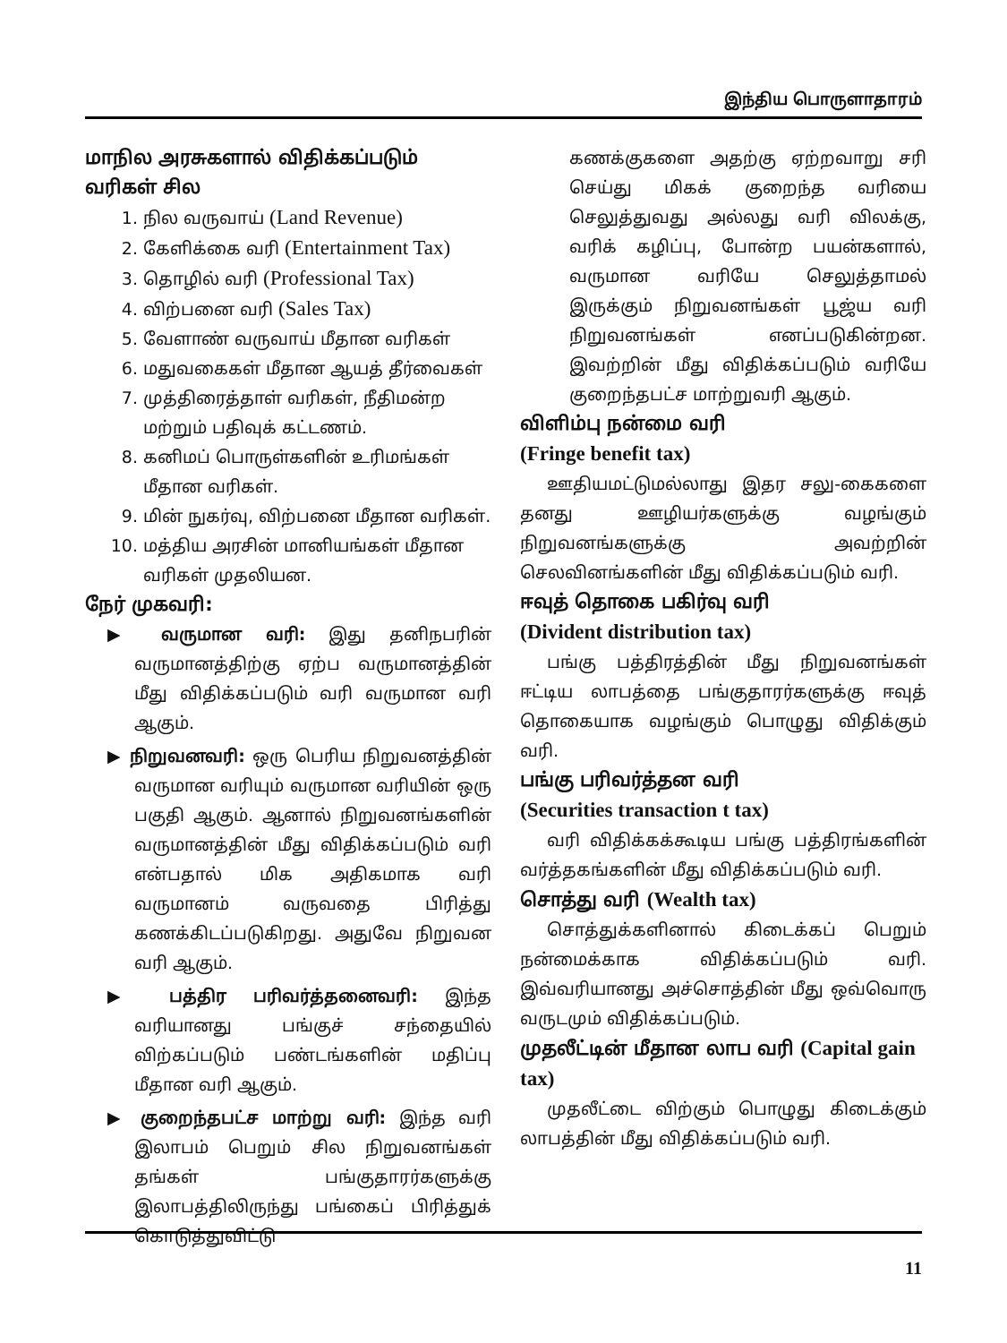இந்திய பொருளாதாரம்
மாநில அரசுகளால் விதிக்கப்படும் வரிகள் சில
1. நில வருவாய் (Land Revenue)
2. கேளிக்கை வரி (Entertainment Tax)
3. தொழில் வரி (Professional Tax)
4. விற்பனை வரி (Sales Tax)
5. வேளாண் வருவாய் மீதான வரிகள்
6. மதுவகைகள் மீதான ஆயத் தீர்வைகள்
7. முத்திரைத்தாள் வரிகள், நீதிமன்ற மற்றும் பதிவுக் கட்டணம்.
8. கனிமப் பொருள்களின் உரிமங்கள் மீதான வரிகள்.
9. மின் நுகர்வு, விற்பனை மீதான வரிகள்.
10. மத்திய அரசின் மானியங்கள் மீதான வரிகள் முதலியன.
நேர் முகவரி:
▶ வருமான வரி: இது தனிநபரின் வருமானத்திற்கு ஏற்ப வருமானத்தின் மீது விதிக்கப்படும் வரி வருமான வரி ஆகும்.
▶ நிறுவனவரி: ஒரு பெரிய நிறுவனத்தின் வருமான வரியும் வருமான வரியின் ஒரு பகுதி ஆகும். ஆனால் நிறுவனங்களின் வருமானத்தின் மீது விதிக்கப்படும் வரி என்பதால் மிக அதிகமாக வரி வருமானம் வருவதை பிரித்து கணக்கிடப்படுகிறது. அதுவே நிறுவன வரி ஆகும்.
▶ பத்திர பரிவர்த்தனைவரி: இந்த வரியானது பங்குச் சந்தையில் விற்கப்படும் பண்டங்களின் மதிப்பு மீதான வரி ஆகும்.
▶ குறைந்தபட்ச மாற்று வரி: இந்த வரி இலாபம் பெறும் சில நிறுவனங்கள் தங்கள் பங்குதாரர்களுக்கு இலாபத்திலிருந்து பங்கைப் பிரித்துக் கொடுத்துவிட்டு
கணக்குகளை அதற்கு ஏற்றவாறு சரி செய்து மிகக் குறைந்த வரியை செலுத்துவது அல்லது வரி விலக்கு, வரிக் கழிப்பு, போன்ற பயன்களால், வருமான வரியே செலுத்தாமல் இருக்கும் நிறுவனங்கள் பூஜ்ய வரி நிறுவனங்கள் எனப்படுகின்றன. இவற்றின் மீது விதிக்கப்படும் வரியே குறைந்தபட்ச மாற்றுவரி ஆகும்.
விளிம்பு நன்மை வரி
(Fringe benefit tax)
ஊதியமட்டுமல்லாது இதர சலு-கைகளை தனது ஊழியர்களுக்கு வழங்கும் நிறுவனங்களுக்கு அவற்றின் செலவினங்களின் மீது விதிக்கப்படும் வரி.
ஈவுத் தொகை பகிர்வு வரி
(Divident distribution tax)
பங்கு பத்திரத்தின் மீது நிறுவனங்கள் ஈட்டிய லாபத்தை பங்குதாரர்களுக்கு ஈவுத் தொகையாக வழங்கும் பொழுது விதிக்கும் வரி.
பங்கு பரிவர்த்தன வரி
(Securities transaction t tax)
வரி விதிக்கக்கூடிய பங்கு பத்திரங்களின் வர்த்தகங்களின் மீது விதிக்கப்படும் வரி.
சொத்து வரி (Wealth tax)
சொத்துக்களினால் கிடைக்கப் பெறும் நன்மைக்காக விதிக்கப்படும் வரி. இவ்வரியானது அச்சொத்தின் மீது ஒவ்வொரு வருடமும் விதிக்கப்படும்.
முதலீட்டின் மீதான லாப வரி (Capital gain tax)
முதலீட்டை விற்கும் பொழுது கிடைக்கும் லாபத்தின் மீது விதிக்கப்படும் வரி.
11